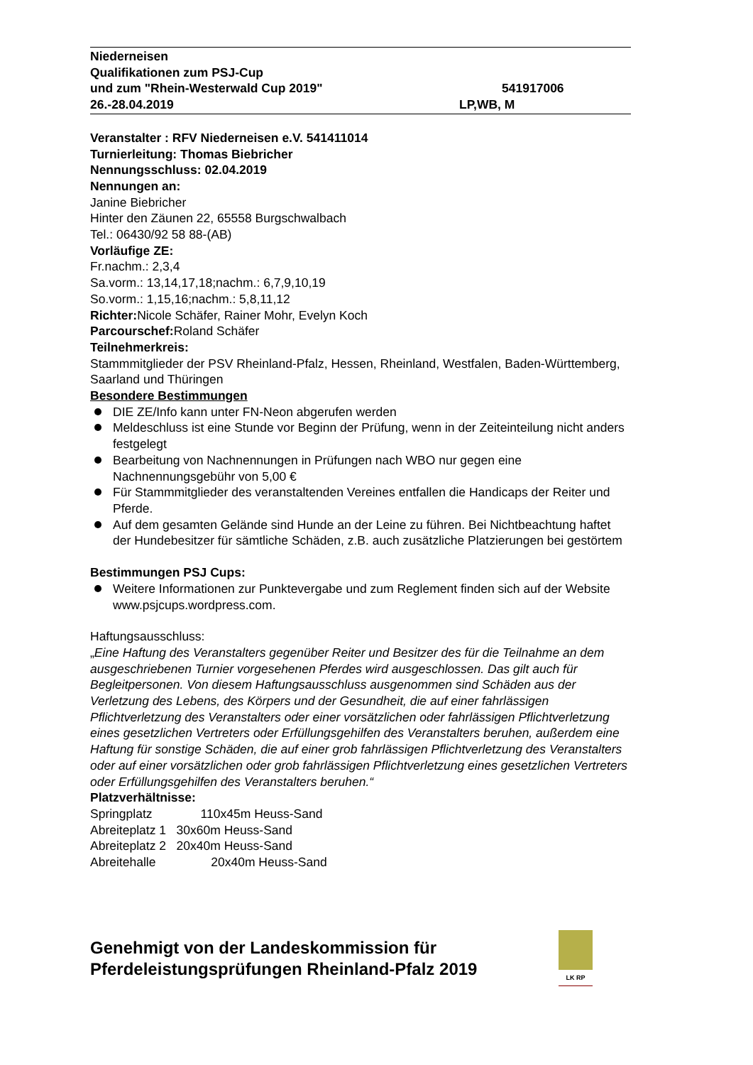Niederneisen
Qualifikationen zum PSJ-Cup
und zum "Rhein-Westerwald Cup 2019" 541917006
26.-28.04.2019 LP,WB, M
Veranstalter : RFV Niederneisen e.V. 541411014
Turnierleitung: Thomas Biebricher
Nennungsschluss: 02.04.2019
Nennungen an:
Janine Biebricher
Hinter den Zäunen 22, 65558 Burgschwalbach
Tel.: 06430/92 58 88-(AB)
Vorläufige ZE:
Fr.nachm.: 2,3,4
Sa.vorm.: 13,14,17,18;nachm.: 6,7,9,10,19
So.vorm.: 1,15,16;nachm.: 5,8,11,12
Richter: Nicole Schäfer, Rainer Mohr, Evelyn Koch
Parcourschef: Roland Schäfer
Teilnehmerkreis:
Stammmitglieder der PSV Rheinland-Pfalz, Hessen, Rheinland, Westfalen, Baden-Württemberg, Saarland und Thüringen
Besondere Bestimmungen
DIE ZE/Info kann unter FN-Neon abgerufen werden
Meldeschluss ist eine Stunde vor Beginn der Prüfung, wenn in der Zeiteinteilung nicht anders festgelegt
Bearbeitung von Nachnennungen in Prüfungen nach WBO nur gegen eine Nachnennungsgebühr von 5,00 €
Für Stammmitglieder des veranstaltenden Vereines entfallen die Handicaps der Reiter und Pferde.
Auf dem gesamten Gelände sind Hunde an der Leine zu führen. Bei Nichtbeachtung haftet der Hundebesitzer für sämtliche Schäden, z.B. auch zusätzliche Platzierungen bei gestörtem
Bestimmungen PSJ Cups:
Weitere Informationen zur Punktevergabe und zum Reglement finden sich auf der Website www.psjcups.wordpress.com.
Haftungsausschluss:
„Eine Haftung des Veranstalters gegenüber Reiter und Besitzer des für die Teilnahme an dem ausgeschriebenen Turnier vorgesehenen Pferdes wird ausgeschlossen. Das gilt auch für Begleitpersonen. Von diesem Haftungsausschluss ausgenommen sind Schäden aus der Verletzung des Lebens, des Körpers und der Gesundheit, die auf einer fahrlässigen Pflichtverletzung des Veranstalters oder einer vorsätzlichen oder fahrlässigen Pflichtverletzung eines gesetzlichen Vertreters oder Erfüllungsgehilfen des Veranstalters beruhen, außerdem eine Haftung für sonstige Schäden, die auf einer grob fahrlässigen Pflichtverletzung des Veranstalters oder auf einer vorsätzlichen oder grob fahrlässigen Pflichtverletzung eines gesetzlichen Vertreters oder Erfüllungsgehilfen des Veranstalters beruhen.“
Platzverhältnisse:
Springplatz 110x45m Heuss-Sand
Abreiteplatz 1 30x60m Heuss-Sand
Abreiteplatz 2 20x40m Heuss-Sand
Abreitehalle 20x40m Heuss-Sand
Genehmigt von der Landeskommission für Pferdeleistungsprüfungen Rheinland-Pfalz 2019
LK RP